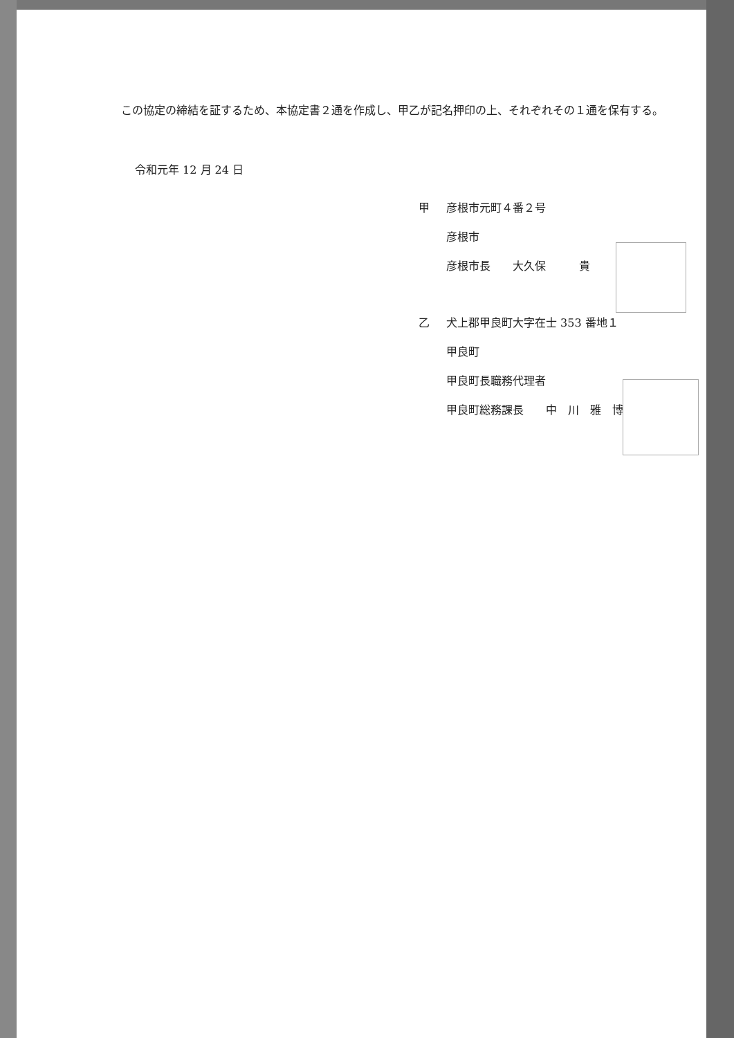この協定の締結を証するため、本協定書２通を作成し、甲乙が記名押印の上、それぞれその１通を保有する。
令和元年 12 月 24 日
甲 彦根市元町４番２号
彦根市
彦根市長　　大久保　　　貴
乙 犬上郡甲良町大字在士 353 番地１
甲良町
甲良町長職務代理者
甲良町総務課長　　中　川　雅　博